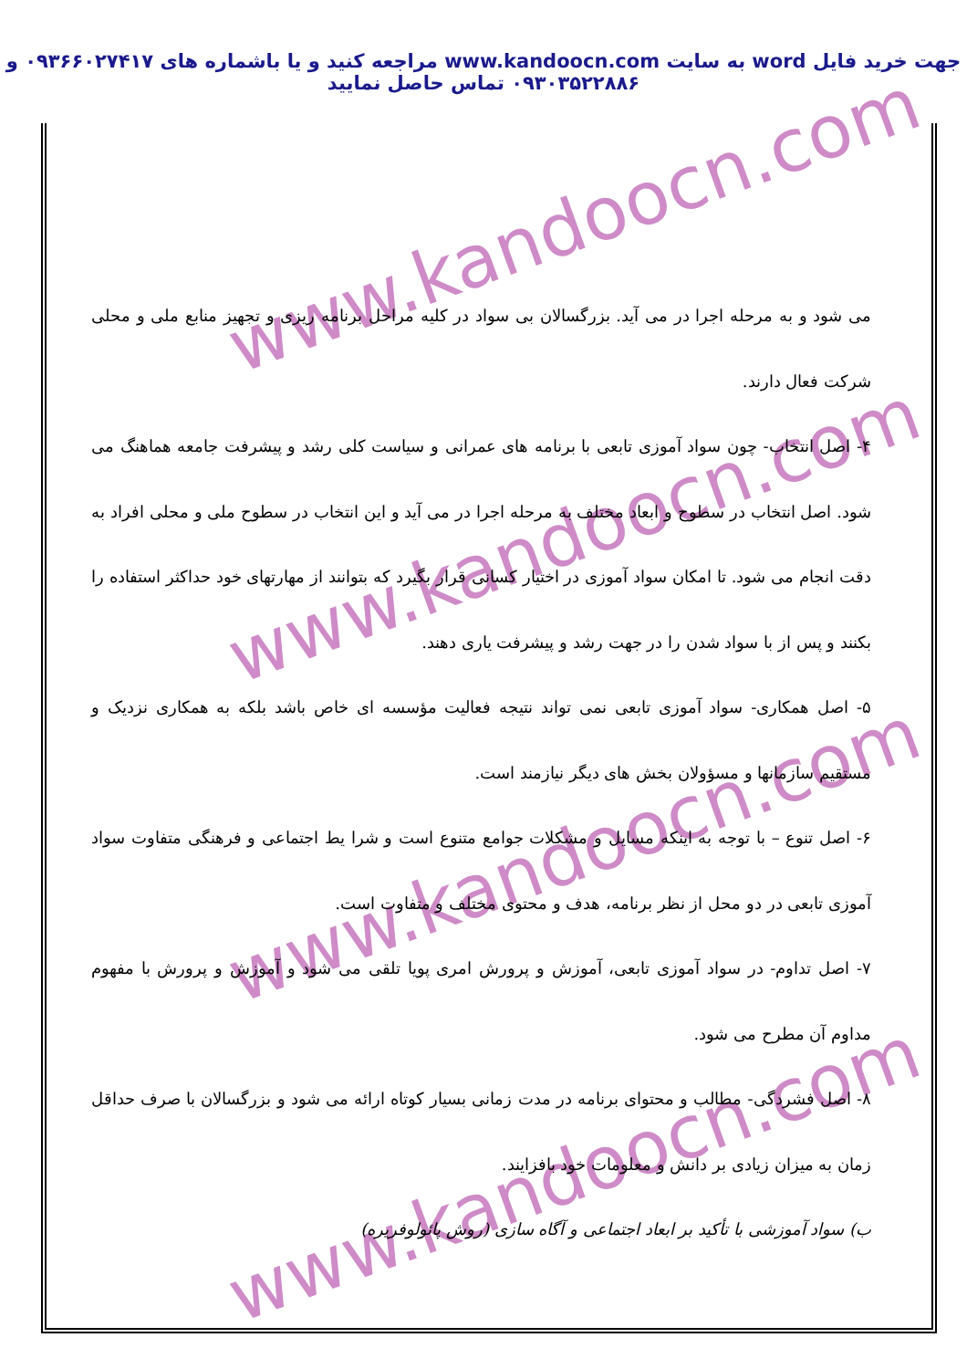جهت خرید فایل word به سایت www.kandoocn.com مراجعه کنید و یا باشماره های ۰۹۳۶۶۰۲۷۴۱۷ و ۰۹۳۰۳۵۲۲۸۸۶ تماس حاصل نمایید
www.kandoocn.com
www.kandoocn.com
www.kandoocn.com
www.kandoocn.com
می شود و به مرحله اجرا در می آید. بزرگسالان بی سواد در کلیه مراحل برنامه ریزی و تجهیز منابع ملی و محلی شرکت فعال دارند.
۴- اصل انتخاب- چون سواد آموزی تابعی با برنامه های عمرانی و سیاست کلی رشد و پیشرفت جامعه هماهنگ می شود. اصل انتخاب در سطوح و ابعاد مختلف به مرحله اجرا در می آید و این انتخاب در سطوح ملی و محلی افراد به دقت انجام می شود. تا امکان سواد آموزی در اختیار کسانی قرار بگیرد که بتوانند از مهارتهای خود حداکثر استفاده را بکنند و پس از با سواد شدن را در جهت رشد و پیشرفت یاری دهند.
۵- اصل همکاری- سواد آموزی تابعی نمی تواند نتیجه فعالیت مؤسسه ای خاص باشد بلکه به همکاری نزدیک و مستقیم سازمانها و مسؤولان بخش های دیگر نیازمند است.
۶- اصل تنوع – با توجه به اینکه مسایل و مشکلات جوامع متنوع است و شرا یط اجتماعی و فرهنگی متفاوت سواد آموزی تابعی در دو محل از نظر برنامه، هدف و محتوی مختلف و متفاوت است.
۷- اصل تداوم- در سواد آموزی تابعی، آموزش و پرورش امری پویا تلقی می شود و آموزش و پرورش با مفهوم مداوم آن مطرح می شود.
۸- اصل فشردگی- مطالب و محتوای برنامه در مدت زمانی بسیار کوتاه ارائه می شود و بزرگسالان با صرف حداقل زمان به میزان زیادی بر دانش و معلومات خود بافزایند.
ب) سواد آموزشی با تأکید بر ابعاد اجتماعی و آگاه سازی (روش پائولوفریره)